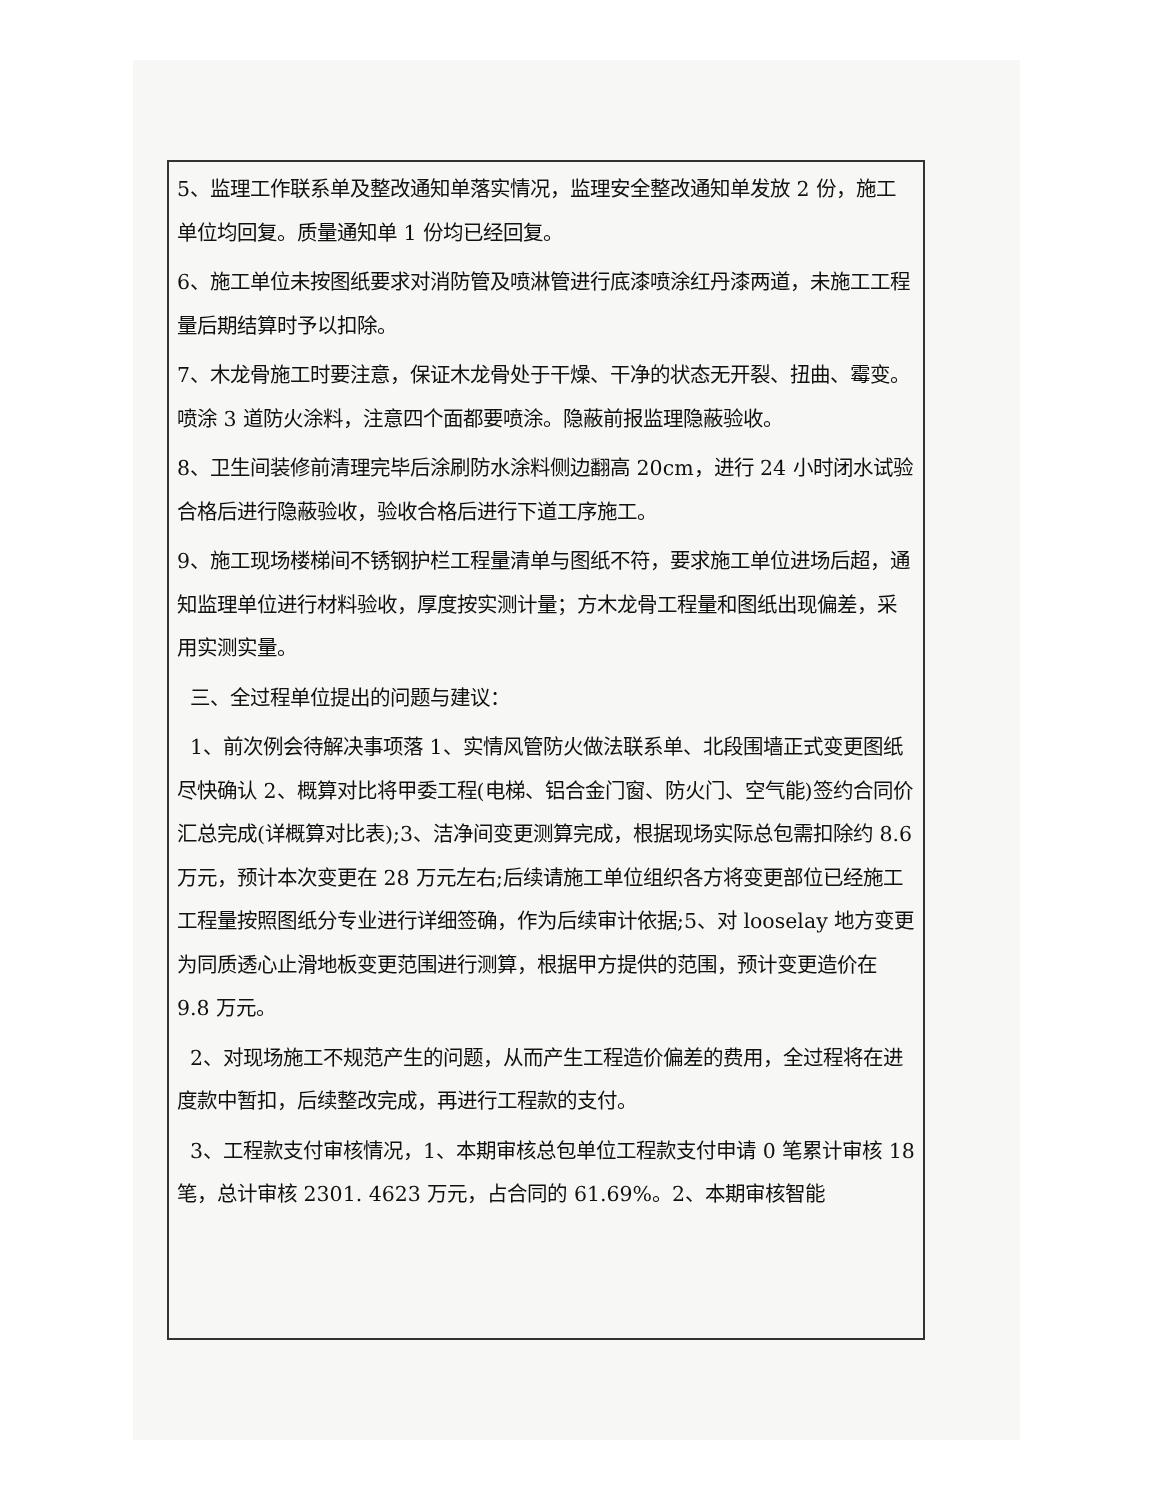5、监理工作联系单及整改通知单落实情况，监理安全整改通知单发放 2 份，施工单位均回复。质量通知单 1 份均已经回复。
6、施工单位未按图纸要求对消防管及喷淋管进行底漆喷涂红丹漆两道，未施工工程量后期结算时予以扣除。
7、木龙骨施工时要注意，保证木龙骨处于干燥、干净的状态无开裂、扭曲、霉变。喷涂 3 道防火涂料，注意四个面都要喷涂。隐蔽前报监理隐蔽验收。
8、卫生间装修前清理完毕后涂刷防水涂料侧边翻高 20cm，进行 24 小时闭水试验合格后进行隐蔽验收，验收合格后进行下道工序施工。
9、施工现场楼梯间不锈钢护栏工程量清单与图纸不符，要求施工单位进场后超，通知监理单位进行材料验收，厚度按实测计量；方木龙骨工程量和图纸出现偏差，采用实测实量。
三、全过程单位提出的问题与建议：
1、前次例会待解决事项落 1、实情风管防火做法联系单、北段围墙正式变更图纸尽快确认 2、概算对比将甲委工程(电梯、铝合金门窗、防火门、空气能)签约合同价汇总完成(详概算对比表);3、洁净间变更测算完成，根据现场实际总包需扣除约 8.6 万元，预计本次变更在 28 万元左右;后续请施工单位组织各方将变更部位已经施工工程量按照图纸分专业进行详细签确，作为后续审计依据;5、对 looselay 地方变更为同质透心止滑地板变更范围进行测算，根据甲方提供的范围，预计变更造价在 9.8 万元。
2、对现场施工不规范产生的问题，从而产生工程造价偏差的费用，全过程将在进度款中暂扣，后续整改完成，再进行工程款的支付。
3、工程款支付审核情况，1、本期审核总包单位工程款支付申请 0 笔累计审核 18 笔，总计审核 2301. 4623 万元，占合同的 61.69%。2、本期审核智能